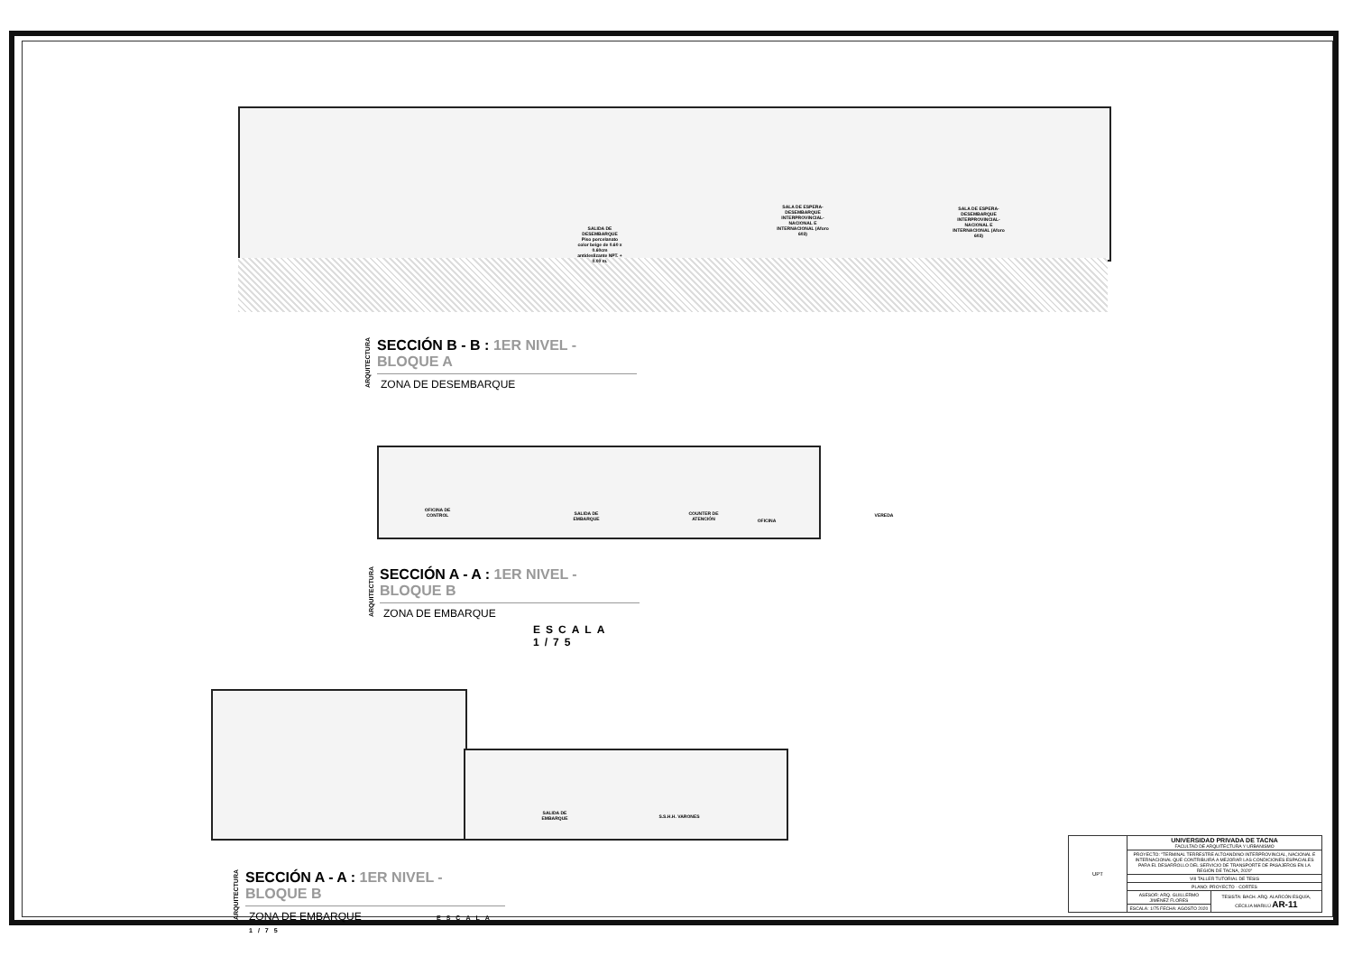SALIDA DE DESEMBARQUE
Piso porcelanato color beige de 0.60 x 0.60cm antideslizante NPT. + 0.00 m.
SALA DE ESPERA-DESEMBARQUE INTERPROVINCIAL-NACIONAL E INTERNACIONAL (Aforo 603)
SALA DE ESPERA-DESEMBARQUE INTERPROVINCIAL-NACIONAL E INTERNACIONAL (Aforo 603)
ARQUITECTURA
SECCIÓN B - B : 1ER NIVEL - BLOQUE A
ZONA DE DESEMBARQUE
OFICINA DE CONTROL
SALIDA DE EMBARQUE
COUNTER DE ATENCIÓN
OFICINA
VEREDA
ARQUITECTURA
SECCIÓN A - A : 1ER NIVEL - BLOQUE B
ZONA DE EMBARQUE
ESCALA 1/75
SALIDA DE EMBARQUE
S.S.H.H. VARONES
ARQUITECTURA
SECCIÓN A - A : 1ER NIVEL - BLOQUE B
ZONA DE EMBARQUE ESCALA 1/75
| UPT | UNIVERSIDAD PRIVADA DE TACNA FACULTAD DE ARQUITECTURA Y URBANISMO | |
| | PROYECTO: "TERMINAL TERRESTRE ALTOANDINO INTERPROVINCIAL, NACIONAL E INTERNACIONAL QUE CONTRIBUIRÁ A MEJORAR LAS CONDICIONES ESPACIALES PARA EL DESARROLLO DEL SERVICIO DE TRANSPORTE DE PASAJEROS EN LA REGIÓN DE TACNA, 2020" | |
| | VIII TALLER TUTORIAL DE TESIS | |
| | PLANO: PROYECTO - CORTES | |
| | ASESOR: ARQ. GUILLERMO JIMÉNEZ FLORES | TESISTA: BACH. ARQ. ALARCÓN ESQUÍA, CECILIA MARILÚ AR-11 |
| | ESCALA: 1/75 FECHA: AGOSTO 2020 | |